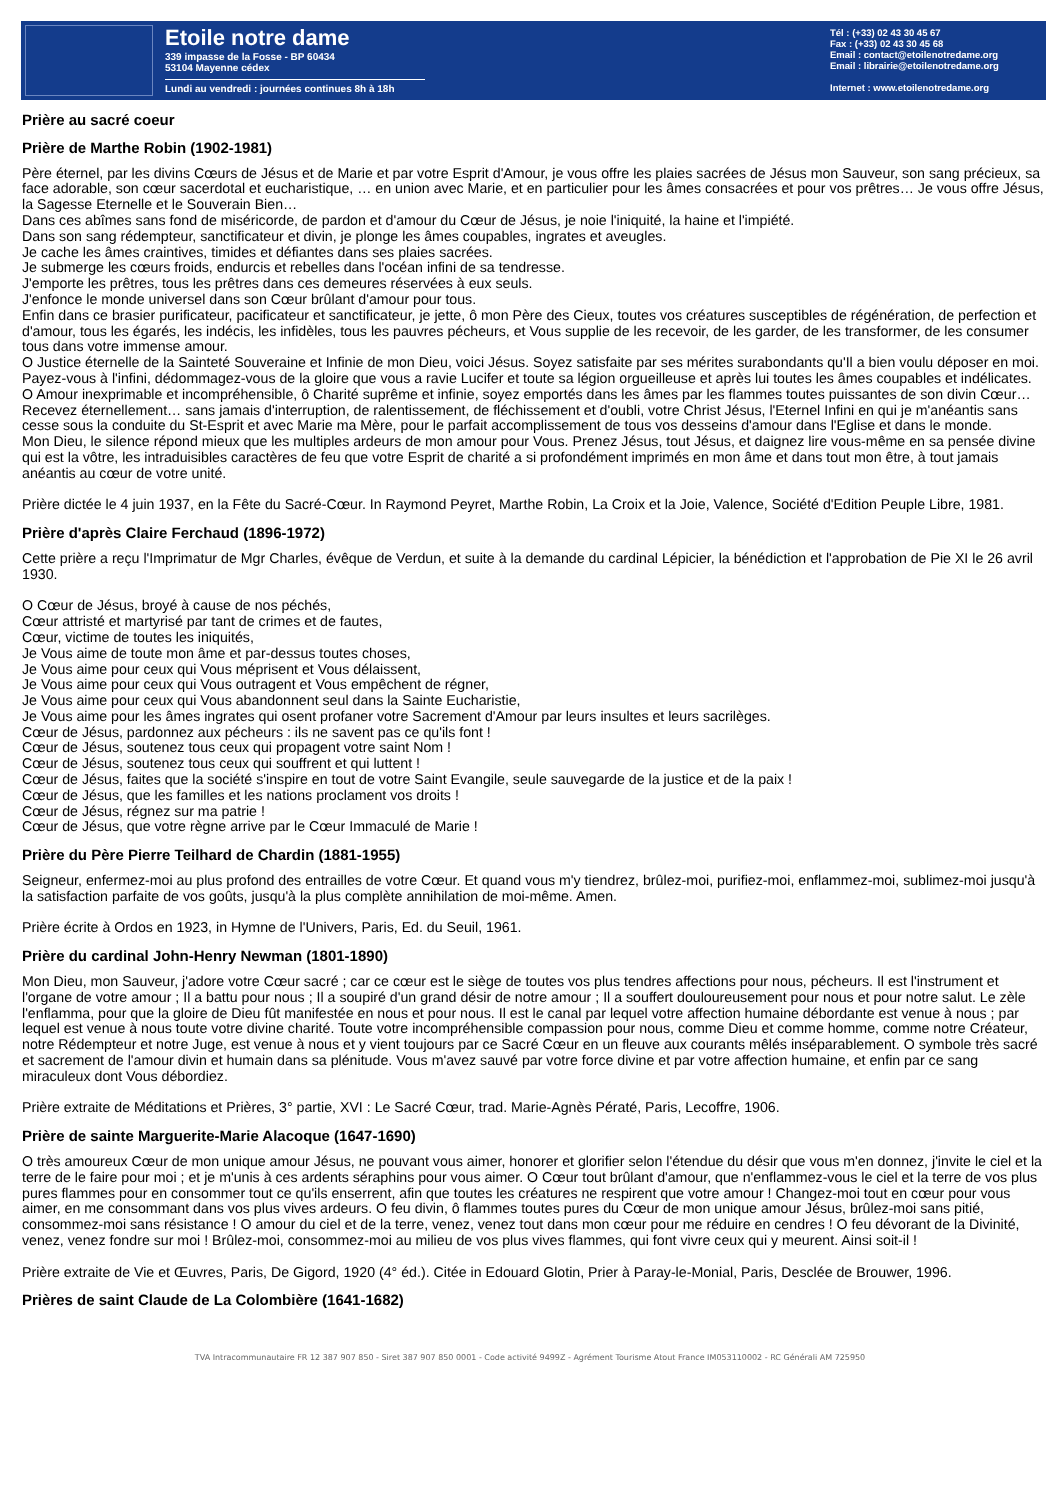Etoile notre dame
339 impasse de la Fosse - BP 60434
53104 Mayenne cédex
Lundi au vendredi : journées continues 8h à 18h
Tél : (+33) 02 43 30 45 67
Fax : (+33) 02 43 30 45 68
Email : contact@etoilenotredame.org
Email : librairie@etoilenotredame.org
Internet : www.etoilenotredame.org
Prière au sacré coeur
Prière de Marthe Robin (1902-1981)
Père éternel, par les divins Cœurs de Jésus et de Marie et par votre Esprit d'Amour, je vous offre les plaies sacrées de Jésus mon Sauveur, son sang précieux, sa face adorable, son cœur sacerdotal et eucharistique, … en union avec Marie, et en particulier pour les âmes consacrées et pour vos prêtres… Je vous offre Jésus, la Sagesse Eternelle et le Souverain Bien…
Dans ces abîmes sans fond de miséricorde, de pardon et d'amour du Cœur de Jésus, je noie l'iniquité, la haine et l'impiété.
Dans son sang rédempteur, sanctificateur et divin, je plonge les âmes coupables, ingrates et aveugles.
Je cache les âmes craintives, timides et défiantes dans ses plaies sacrées.
Je submerge les cœurs froids, endurcis et rebelles dans l'océan infini de sa tendresse.
J'emporte les prêtres, tous les prêtres dans ces demeures réservées à eux seuls.
J'enfonce le monde universel dans son Cœur brûlant d'amour pour tous.
Enfin dans ce brasier purificateur, pacificateur et sanctificateur, je jette, ô mon Père des Cieux, toutes vos créatures susceptibles de régénération, de perfection et d'amour, tous les égarés, les indécis, les infidèles, tous les pauvres pécheurs, et Vous supplie de les recevoir, de les garder, de les transformer, de les consumer tous dans votre immense amour.
O Justice éternelle de la Sainteté Souveraine et Infinie de mon Dieu, voici Jésus. Soyez satisfaite par ses mérites surabondants qu'Il a bien voulu déposer en moi. Payez-vous à l'infini, dédommagez-vous de la gloire que vous a ravie Lucifer et toute sa légion orgueilleuse et après lui toutes les âmes coupables et indélicates.
O Amour inexprimable et incompréhensible, ô Charité suprême et infinie, soyez emportés dans les âmes par les flammes toutes puissantes de son divin Cœur…
Recevez éternellement… sans jamais d'interruption, de ralentissement, de fléchissement et d'oubli, votre Christ Jésus, l'Eternel Infini en qui je m'anéantis sans cesse sous la conduite du St-Esprit et avec Marie ma Mère, pour le parfait accomplissement de tous vos desseins d'amour dans l'Eglise et dans le monde.
Mon Dieu, le silence répond mieux que les multiples ardeurs de mon amour pour Vous. Prenez Jésus, tout Jésus, et daignez lire vous-même en sa pensée divine qui est la vôtre, les intraduisibles caractères de feu que votre Esprit de charité a si profondément imprimés en mon âme et dans tout mon être, à tout jamais anéantis au cœur de votre unité.
Prière dictée le 4 juin 1937, en la Fête du Sacré-Cœur. In Raymond Peyret, Marthe Robin, La Croix et la Joie, Valence, Société d'Edition Peuple Libre, 1981.
Prière d'après Claire Ferchaud (1896-1972)
Cette prière a reçu l'Imprimatur de Mgr Charles, évêque de Verdun, et suite à la demande du cardinal Lépicier, la bénédiction et l'approbation de Pie XI le 26 avril 1930.
O Cœur de Jésus, broyé à cause de nos péchés,
Cœur attristé et martyrisé par tant de crimes et de fautes,
Cœur, victime de toutes les iniquités,
Je Vous aime de toute mon âme et par-dessus toutes choses,
Je Vous aime pour ceux qui Vous méprisent et Vous délaissent,
Je Vous aime pour ceux qui Vous outragent et Vous empêchent de régner,
Je Vous aime pour ceux qui Vous abandonnent seul dans la Sainte Eucharistie,
Je Vous aime pour les âmes ingrates qui osent profaner votre Sacrement d'Amour par leurs insultes et leurs sacrilèges.
Cœur de Jésus, pardonnez aux pécheurs : ils ne savent pas ce qu'ils font !
Cœur de Jésus, soutenez tous ceux qui propagent votre saint Nom !
Cœur de Jésus, soutenez tous ceux qui souffrent et qui luttent !
Cœur de Jésus, faites que la société s'inspire en tout de votre Saint Evangile, seule sauvegarde de la justice et de la paix !
Cœur de Jésus, que les familles et les nations proclament vos droits !
Cœur de Jésus, régnez sur ma patrie !
Cœur de Jésus, que votre règne arrive par le Cœur Immaculé de Marie !
Prière du Père Pierre Teilhard de Chardin (1881-1955)
Seigneur, enfermez-moi au plus profond des entrailles de votre Cœur. Et quand vous m'y tiendrez, brûlez-moi, purifiez-moi, enflammez-moi, sublimez-moi jusqu'à la satisfaction parfaite de vos goûts, jusqu'à la plus complète annihilation de moi-même. Amen.
Prière écrite à Ordos en 1923, in Hymne de l'Univers, Paris, Ed. du Seuil, 1961.
Prière du cardinal John-Henry Newman (1801-1890)
Mon Dieu, mon Sauveur, j'adore votre Cœur sacré ; car ce cœur est le siège de toutes vos plus tendres affections pour nous, pécheurs. Il est l'instrument et l'organe de votre amour ; Il a battu pour nous ; Il a soupiré d'un grand désir de notre amour ; Il a souffert douloureusement pour nous et pour notre salut. Le zèle l'enflamma, pour que la gloire de Dieu fût manifestée en nous et pour nous. Il est le canal par lequel votre affection humaine débordante est venue à nous ; par lequel est venue à nous toute votre divine charité. Toute votre incompréhensible compassion pour nous, comme Dieu et comme homme, comme notre Créateur, notre Rédempteur et notre Juge, est venue à nous et y vient toujours par ce Sacré Cœur en un fleuve aux courants mêlés inséparablement. O symbole très sacré et sacrement de l'amour divin et humain dans sa plénitude. Vous m'avez sauvé par votre force divine et par votre affection humaine, et enfin par ce sang miraculeux dont Vous débordiez.
Prière extraite de Méditations et Prières, 3° partie, XVI : Le Sacré Cœur, trad. Marie-Agnès Pératé, Paris, Lecoffre, 1906.
Prière de sainte Marguerite-Marie Alacoque (1647-1690)
O très amoureux Cœur de mon unique amour Jésus, ne pouvant vous aimer, honorer et glorifier selon l'étendue du désir que vous m'en donnez, j'invite le ciel et la terre de le faire pour moi ; et je m'unis à ces ardents séraphins pour vous aimer. O Cœur tout brûlant d'amour, que n'enflammez-vous le ciel et la terre de vos plus pures flammes pour en consommer tout ce qu'ils enserrent, afin que toutes les créatures ne respirent que votre amour ! Changez-moi tout en cœur pour vous aimer, en me consommant dans vos plus vives ardeurs. O feu divin, ô flammes toutes pures du Cœur de mon unique amour Jésus, brûlez-moi sans pitié, consommez-moi sans résistance ! O amour du ciel et de la terre, venez, venez tout dans mon cœur pour me réduire en cendres ! O feu dévorant de la Divinité, venez, venez fondre sur moi ! Brûlez-moi, consommez-moi au milieu de vos plus vives flammes, qui font vivre ceux qui y meurent. Ainsi soit-il !
Prière extraite de Vie et Œuvres, Paris, De Gigord, 1920 (4° éd.). Citée in Edouard Glotin, Prier à Paray-le-Monial, Paris, Desclée de Brouwer, 1996.
Prières de saint Claude de La Colombière (1641-1682)
TVA Intracommunautaire FR 12 387 907 850 - Siret 387 907 850 0001 - Code activité 9499Z - Agrément Tourisme Atout France IM053110002 - RC Générali AM 725950